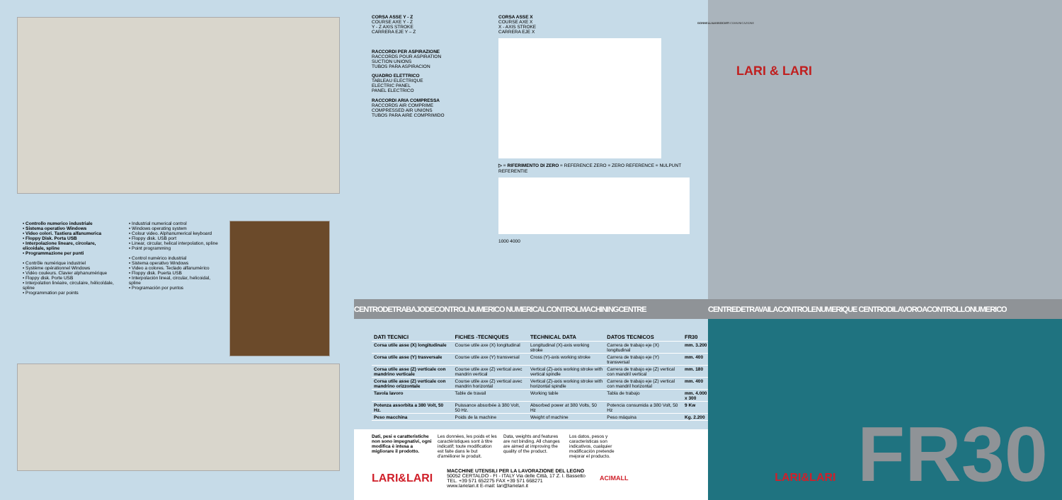• Controllo numerico industriale
• Sistema operativo Windows
• Video colori. Tastiera alfanumerica
• Floppy Disk. Porta USB
• Interpolazione lineare, circolare, elicoidale, spline
• Programmazione per punti
• Contrôle numérique industriel
• Système opérationnel Windows
• Vidéo couleurs. Clavier alphanumérique
• Floppy disk. Porte USB
• Interpolation linéaire, circulaire, hélicoïdale, spline
• Programmation par points
• Industrial numerical control
• Windows operating system
• Colour video. Alphanumerical keyboard
• Floppy disk. USB port
• Linear, circular, helical interpolation, spline
• Point programming
• Control numérico industrial
• Sistema operativo Windows
• Video a colores. Teclado alfanumérico
• Floppy disk. Puerta USB
• Interpolación lineal, circular, helicoidal, spline
• Programación por puntos
CORSA ASSE Y - Z
COURSE AXE Y - Z
Y - Z AXIS STROKE
CARRERA EJE Y – Z
RACCORDI PER ASPIRAZIONE
RACCORDS POUR ASPIRATION
SUCTION UNIONS
TUBOS PARA ASPIRACION
QUADRO ELETTRICO
TABLEAU ELECTRIQUE
ELECTRIC PANEL
PANEL ELECTRICO
RACCORDI ARIA COMPRESSA
RACCORDS AIR COMPRIME
COMPRESSED AIR UNIONS
TUBOS PARA AIRE COMPRIMIDO
CORSA ASSE X
COURSE AXE X
X - AXIS STROKE
CARRERA EJE X
▷ = RIFERIMENTO DI ZERO = REFERENCE ZERO = ZERO REFERENCE = NULPUNT REFERENTIE
1000 4000
CENTRODETRABAJODECONTROLNUMERICO NUMERICALCONTROLMACHININGCENTRE
| DATI TECNICI | FICHES -TECNIQUES | TECHNICAL DATA | DATOS TECNICOS | FR30 |
| --- | --- | --- | --- | --- |
| Corsa utile asse (X) longitudinale | Course utile axe (X) longitudinal | Longitudinal (X)-axis working stroke | Carrera de trabajo eje (X) longitudinal | mm. 3.200 |
| Corsa utile asse (Y) trasversale | Course utile axe (Y) transversal | Cross (Y)-axis working stroke | Carrera de trabajo eje (Y) transversal | mm. 400 |
| Corsa utile asse (Z) verticale con mandrino verticale | Course utile axe (Z) vertical avec mandrin vertical | Vertical (Z)-axis working stroke with vertical spindle | Carrera de trabajo eje (Z) vertical con mandril vertical | mm. 180 |
| Corsa utile asse (Z) verticale con mandrino orizzontale | Course utile axe (Z) vertical avec mandrin horizontal | Vertical (Z)-axis working stroke with horizontal spindle | Carrera de trabajo eje (Z) vertical con mandril horizontal | mm. 400 |
| Tavola lavoro | Table de travail | Working table | Tabla de trabajo | mm. 4.000 x 300 |
| Potenza assorbita a 380 Volt, 50 Hz. | Puissance absorbée à 380 Volt, 50 Hz. | Absorbed power at 380 Volts, 50 Hz | Potencia consumida a 380 Volt, 50 Hz | 9 Kw |
| Peso macchina | Poids de la machine | Weight of machine | Peso máquina | Kg. 2.200 |
Dati, pesi e caratteristiche non sono impegnativi, ogni modifica è intesa a migliorare il prodotto. Les données, les poids et les caractéristiques sont à titre indicatif; toute modification est faite dans le but d'améliorer le produit. Data, weights and features are not binding. All changes are aimed at improving the quality of the product. Los datos, pesos y caracteristicas son indicativos, cualquier modificación pretende mejorar el producto.
LARI&LARI
MACCHINE UTENSILI PER LA LAVORAZIONE DEL LEGNO
50052 CERTALDO - FI - ITALY Via delle Città, 17 Z. I. Bassetto
TEL. +39 571 652275 FAX +39 571 668271
www.larielari.it E-mail: lari@larielari.it
ACIMALL
GONNELLI&ASSOCIATI COMUNICAZIONE
LARI & LARI
CENTREDETRAVAILACONTROLENUMERIQUE CENTRODILAVOROACONTROLLONUMERICO
LARI&LARI FR30